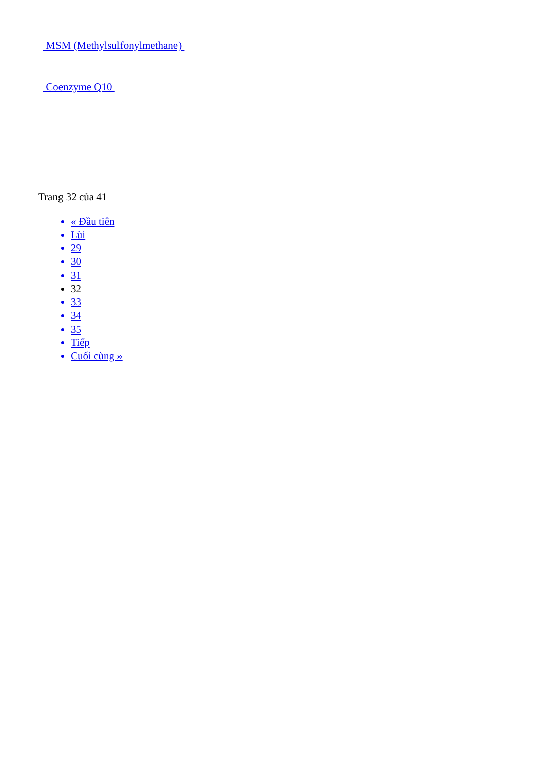MSM (Methylsulfonylmethane)
Coenzyme Q10
Trang 32 của 41
« Đầu tiên
Lùi
29
30
31
32
33
34
35
Tiếp
Cuối cùng »